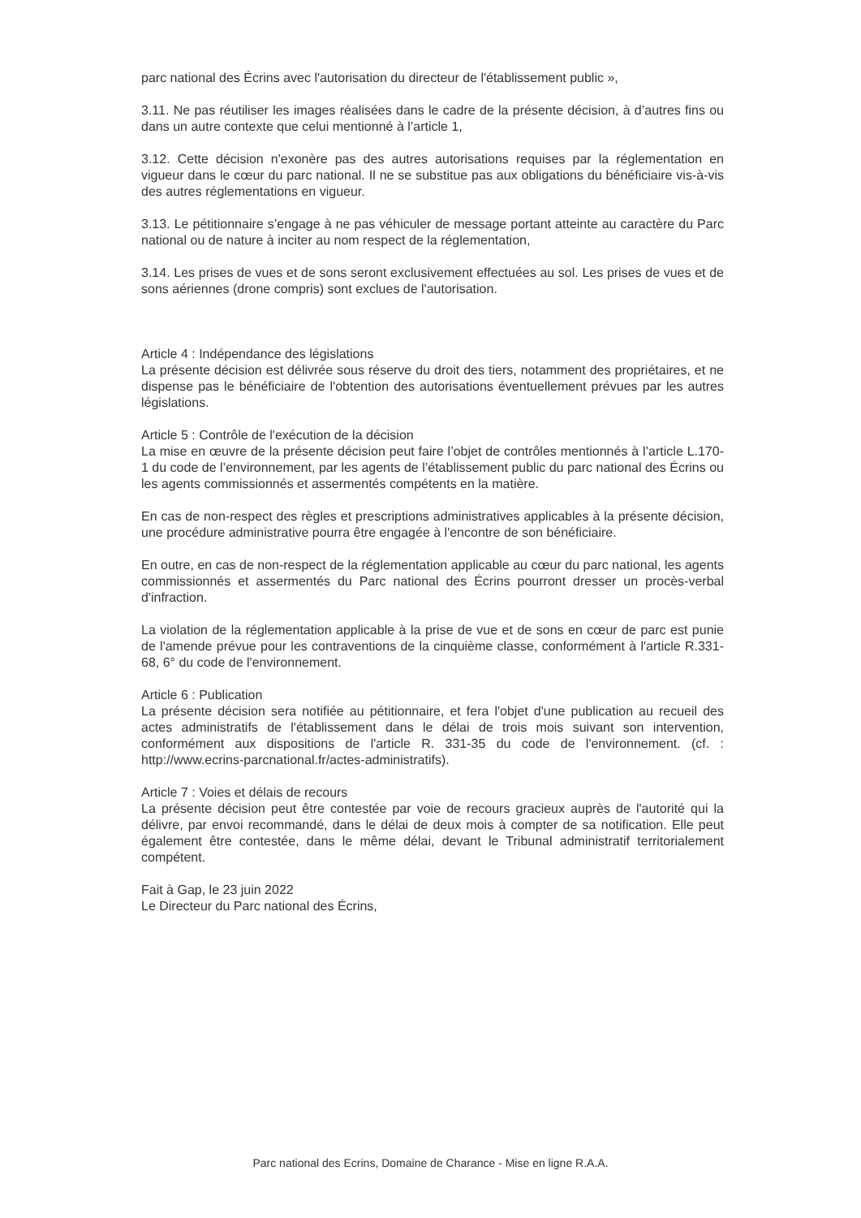parc national des Écrins avec l'autorisation du directeur de l'établissement public »,
3.11. Ne pas réutiliser les images réalisées dans le cadre de la présente décision, à d’autres fins ou dans un autre contexte que celui mentionné à l’article 1,
3.12. Cette décision n'exonère pas des autres autorisations requises par la réglementation en vigueur dans le cœur du parc national. Il ne se substitue pas aux obligations du bénéficiaire vis-à-vis des autres réglementations en vigueur.
3.13. Le pétitionnaire s’engage à ne pas véhiculer de message portant atteinte au caractère du Parc national ou de nature à inciter au nom respect de la réglementation,
3.14. Les prises de vues et de sons seront exclusivement effectuées au sol. Les prises de vues et de sons aériennes (drone compris) sont exclues de l'autorisation.
Article 4 : Indépendance des législations
La présente décision est délivrée sous réserve du droit des tiers, notamment des propriétaires, et ne dispense pas le bénéficiaire de l'obtention des autorisations éventuellement prévues par les autres législations.
Article 5 : Contrôle de l'exécution de la décision
La mise en œuvre de la présente décision peut faire l’objet de contrôles mentionnés à l’article L.170-1 du code de l’environnement, par les agents de l’établissement public du parc national des Écrins ou les agents commissionnés et assermentés compétents en la matière.
En cas de non-respect des règles et prescriptions administratives applicables à la présente décision, une procédure administrative pourra être engagée à l'encontre de son bénéficiaire.
En outre, en cas de non-respect de la réglementation applicable au cœur du parc national, les agents commissionnés et assermentés du Parc national des Écrins pourront dresser un procès-verbal d'infraction.
La violation de la réglementation applicable à la prise de vue et de sons en cœur de parc est punie de l'amende prévue pour les contraventions de la cinquième classe, conformément à l'article R.331-68, 6° du code de l'environnement.
Article 6 : Publication
La présente décision sera notifiée au pétitionnaire, et fera l'objet d'une publication au recueil des actes administratifs de l'établissement dans le délai de trois mois suivant son intervention, conformément aux dispositions de l'article R. 331-35 du code de l'environnement. (cf. : http://www.ecrins-parcnational.fr/actes-administratifs).
Article 7 : Voies et délais de recours
La présente décision peut être contestée par voie de recours gracieux auprès de l'autorité qui la délivre, par envoi recommandé, dans le délai de deux mois à compter de sa notification. Elle peut également être contestée, dans le même délai, devant le Tribunal administratif territorialement compétent.
Fait à Gap, le 23 juin 2022
Le Directeur du Parc national des Écrins,
Parc national des Ecrins, Domaine de Charance - Mise en ligne R.A.A.